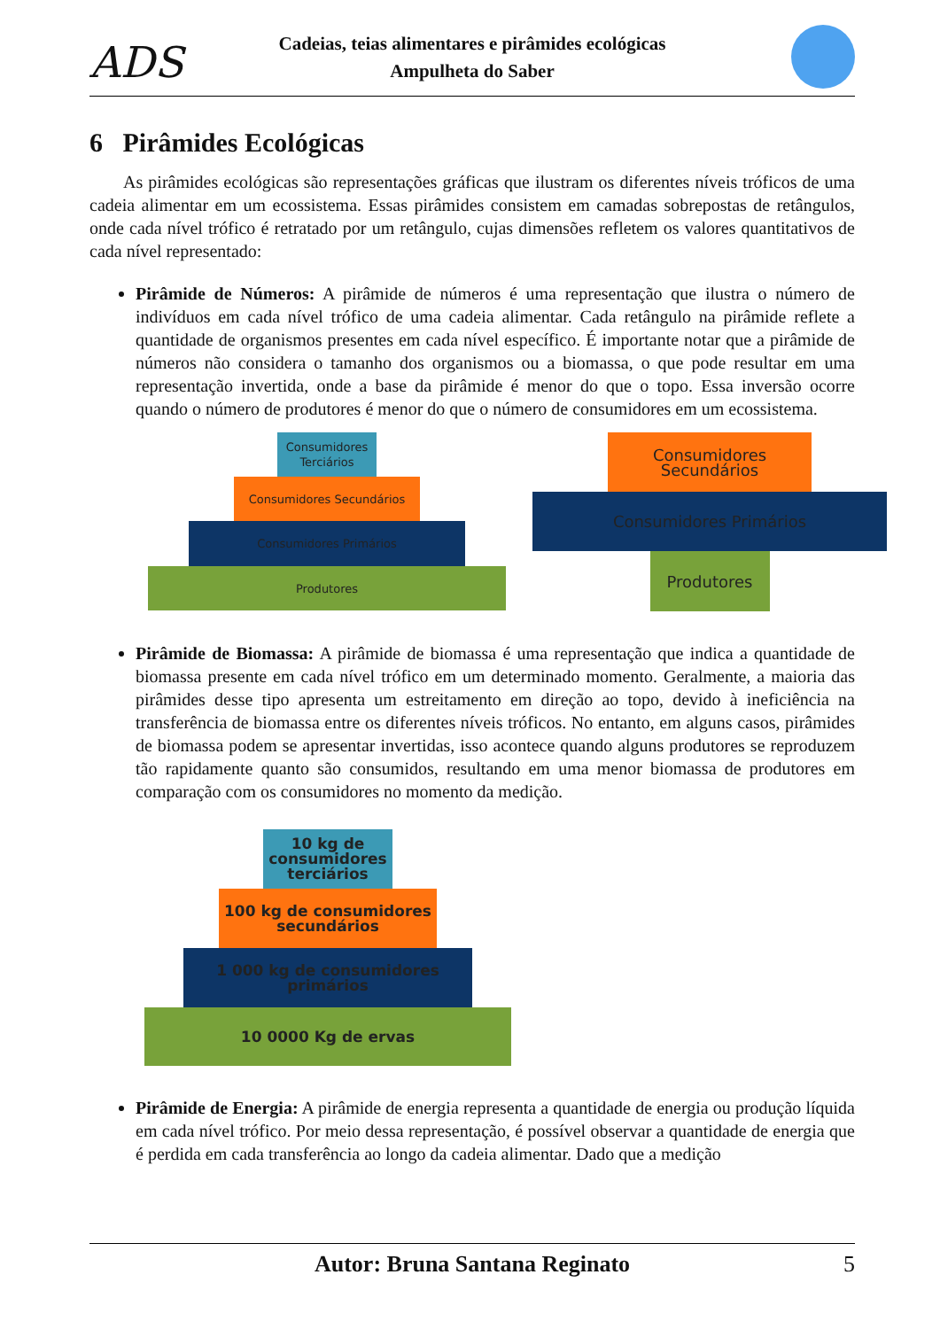ADS
Cadeias, teias alimentares e pirâmides ecológicas
Ampulheta do Saber
6 Pirâmides Ecológicas
As pirâmides ecológicas são representações gráficas que ilustram os diferentes níveis tróficos de uma cadeia alimentar em um ecossistema. Essas pirâmides consistem em camadas sobrepostas de retângulos, onde cada nível trófico é retratado por um retângulo, cujas dimensões refletem os valores quantitativos de cada nível representado:
Pirâmide de Números: A pirâmide de números é uma representação que ilustra o número de indivíduos em cada nível trófico de uma cadeia alimentar. Cada retângulo na pirâmide reflete a quantidade de organismos presentes em cada nível específico. É importante notar que a pirâmide de números não considera o tamanho dos organismos ou a biomassa, o que pode resultar em uma representação invertida, onde a base da pirâmide é menor do que o topo. Essa inversão ocorre quando o número de produtores é menor do que o número de consumidores em um ecossistema.
Consumidores
Terciários
Consumidores Secundários
Consumidores Primários
Produtores
Consumidores
Secundários
Consumidores Primários
Produtores
Pirâmide de Biomassa: A pirâmide de biomassa é uma representação que indica a quantidade de biomassa presente em cada nível trófico em um determinado momento. Geralmente, a maioria das pirâmides desse tipo apresenta um estreitamento em direção ao topo, devido à ineficiência na transferência de biomassa entre os diferentes níveis tróficos. No entanto, em alguns casos, pirâmides de biomassa podem se apresentar invertidas, isso acontece quando alguns produtores se reproduzem tão rapidamente quanto são consumidos, resultando em uma menor biomassa de produtores em comparação com os consumidores no momento da medição.
10 kg de
consumidores
terciários
100 kg de consumidores
secundários
1 000 kg de consumidores primários
10 0000 Kg de ervas
Pirâmide de Energia: A pirâmide de energia representa a quantidade de energia ou produção líquida em cada nível trófico. Por meio dessa representação, é possível observar a quantidade de energia que é perdida em cada transferência ao longo da cadeia alimentar. Dado que a medição
Autor: Bruna Santana Reginato 5